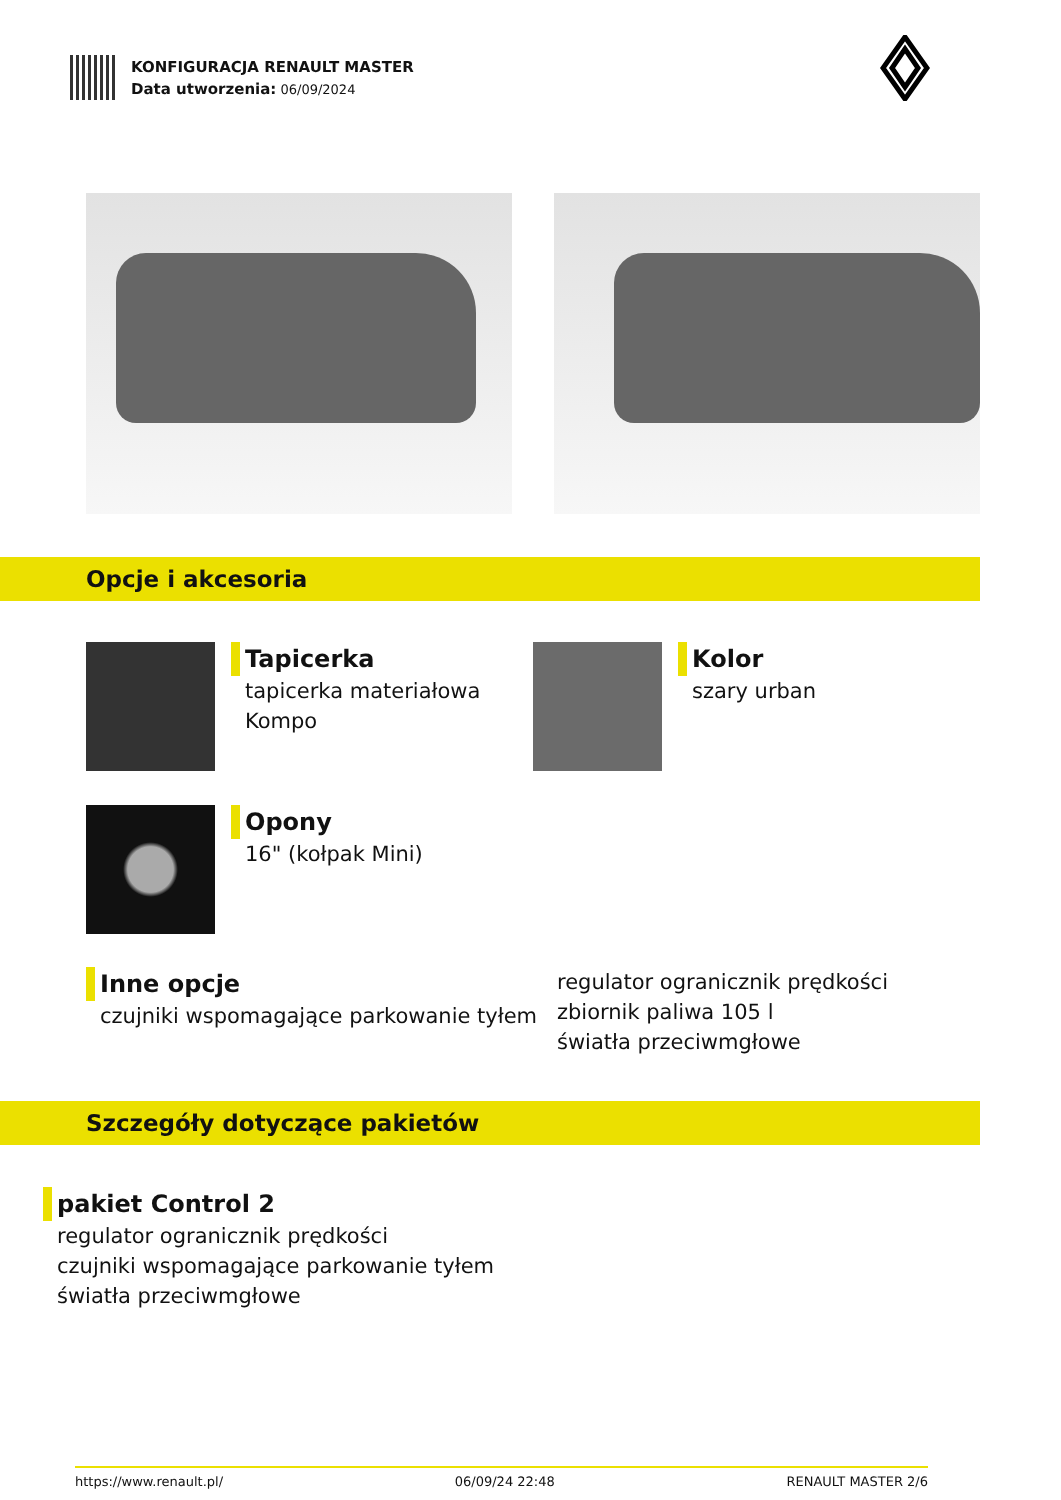KONFIGURACJA RENAULT MASTER
Data utworzenia: 06/09/2024
Opcje i akcesoria
Tapicerka
tapicerka materiałowa
Kompo
Kolor
szary urban
Opony
16" (kołpak Mini)
Inne opcje
czujniki wspomagające parkowanie tyłem
regulator ogranicznik prędkości
zbiornik paliwa 105 l
światła przeciwmgłowe
Szczegóły dotyczące pakietów
pakiet Control 2
regulator ogranicznik prędkości
czujniki wspomagające parkowanie tyłem
światła przeciwmgłowe
https://www.renault.pl/ 06/09/24 22:48 RENAULT MASTER 2/6